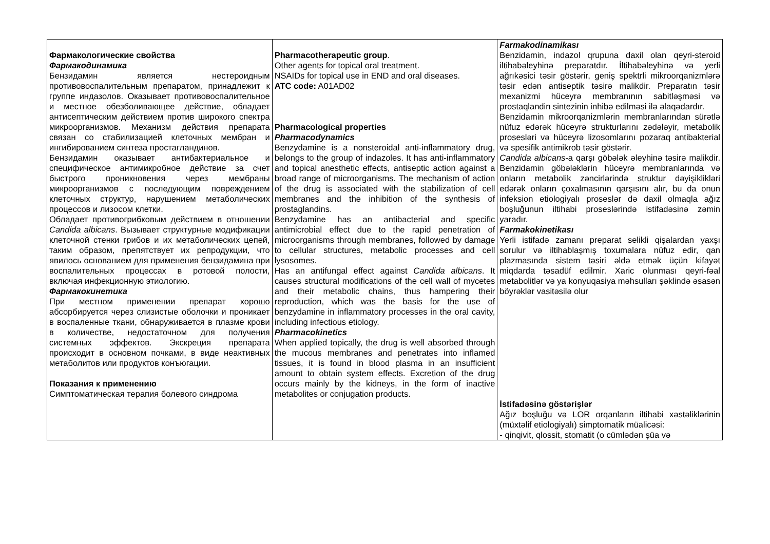| Фармакологические свойства Фармакодинамика Бензидамин является нестероидным противовоспалительным препаратом, принадлежит к группе индазолов. Оказывает противовоспалительное и местное обезболивающее действие, обладает антисептическим действием против широкого спектра микроорганизмов. Механизм действия препарата связан со стабилизацией клеточных мембран и ингибированием синтеза простагландинов. Бензидамин оказывает антибактериальное и специфическое антимикробное действие за счет быстрого проникновения через мембраны микроорганизмов с последующим повреждением клеточных структур, нарушением метаболических процессов и лизосом клетки. Обладает противогрибковым действием в отношении Candida albicans . Вызывает структурные модификации клеточной стенки грибов и их метаболических цепей, таким образом, препятствует их репродукции, что явилось основанием для применения бензидамина при воспалительных процессах в ротовой полости, включая инфекционную этиологию. Фармакокинетика При местном применении препарат хорошо абсорбируется через слизистые оболочки и проникает в воспаленные ткани, обнаруживается в плазме крови в количестве, недостаточном для получения системных эффектов. Экскреция препарата происходит в основном почками, в виде неактивных метаболитов или продуктов конъюгации. Показания к применению Симптоматическая терапия болевого синдрома | Pharmacotherapeutic group . Other agents for topical oral treatment. NSAIDs for topical use in END and oral diseases. ATC code: A01AD02 Pharmacological properties Pharmacodynamics Benzydamine is a nonsteroidal anti-inflammatory drug, belongs to the group of indazoles. It has anti-inflammatory and topical anesthetic effects, antiseptic action against a broad range of microorganisms. The mechanism of action of the drug is associated with the stabilization of cell membranes and the inhibition of the synthesis of prostaglandins. Benzydamine has an antibacterial and specific antimicrobial effect due to the rapid penetration of microorganisms through membranes, followed by damage to cellular structures, metabolic processes and cell lysosomes. Has an antifungal effect against Candida albicans . It causes structural modifications of the cell wall of mycetes and their metabolic chains, thus hampering their reproduction, which was the basis for the use of benzydamine in inflammatory processes in the oral cavity, including infectious etiology. Pharmacokinetics When applied topically, the drug is well absorbed through the mucous membranes and penetrates into inflamed tissues, it is found in blood plasma in an insufficient amount to obtain system effects. Excretion of the drug occurs mainly by the kidneys, in the form of inactive metabolites or conjugation products. | Farmakodinamikası Benzidamin, indazol qrupuna daxil olan qeyri-steroid iltihabəleyhinə preparatdır. İltihabəleyhinə və yerli ağrıkəsici təsir göstərir, geniş spektrli mikroorqanizmlərə təsir edən antiseptik təsirə malikdir. Preparatın təsir mexanizmi hüceyrə membranının sabitləşməsi və prostaqlandin sintezinin inhibə edilməsi ilə əlaqədardır. Benzidamin mikroorqanizmlərin membranlarından sürətlə nüfuz edərək hüceyrə strukturlarını zədələyir, metabolik prosesləri və hüceyrə lizosomlarını pozaraq antibakterial və spesifik antimikrob təsir göstərir. Candida albicans -a qarşı göbələk əleyhinə təsirə malikdir. Benzidamin göbələklərin hüceyrə membranlarında və onların metabolik zəncirlərində struktur dəyişiklikləri edərək onların çoxalmasının qarşısını alır, bu da onun infeksion etiologiyalı proseslər də daxil olmaqla ağız boşluğunun iltihabi proseslərində istifadəsinə zəmin yaradır. Farmakokinetikası Yerli istifadə zamanı preparat selikli qişalardan yaxşı sorulur və iltihablaşmış toxumalara nüfuz edir, qan plazmasında sistem təsiri əldə etmək üçün kifayət miqdarda təsadüf edilmir. Xaric olunması qeyri-fəal metabolitlər və ya konyuqasiya məhsulları şəklində əsasən böyrəklər vasitəsilə olur İstifadəsinə göstərişlər Ağız boşluğu və LOR orqanların iltihabi xəstəliklərinin (müxtəlif etiologiyalı) simptomatik müalicəsi: - qinqivit, qlossit, stomatit (o cümlədən şüa və |